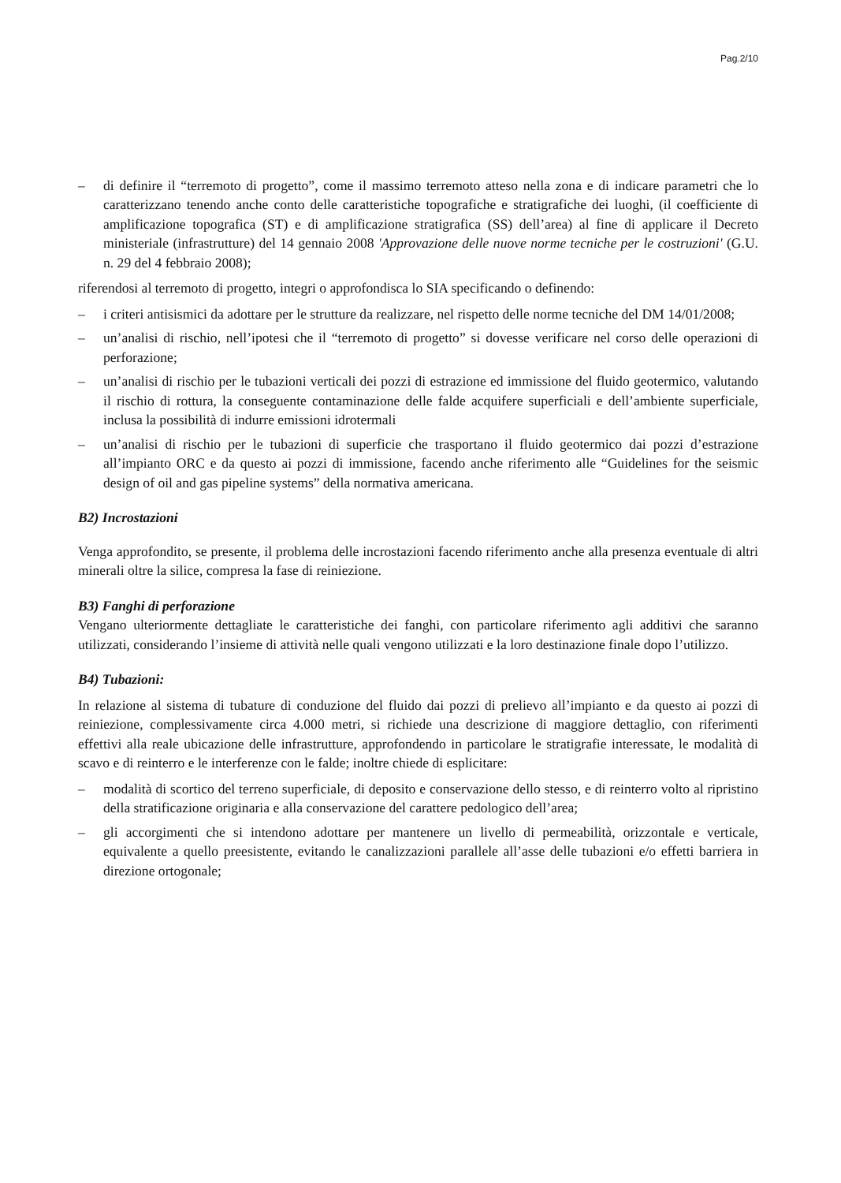Pag.2/10
– di definire il “terremoto di progetto”, come il massimo terremoto atteso nella zona e di indicare parametri che lo caratterizzano tenendo anche conto delle caratteristiche topografiche e stratigrafiche dei luoghi, (il coefficiente di amplificazione topografica (ST) e di amplificazione stratigrafica (SS) dell’area) al fine di applicare il Decreto ministeriale (infrastrutture) del 14 gennaio 2008 'Approvazione delle nuove norme tecniche per le costruzioni' (G.U. n. 29 del 4 febbraio 2008);
riferendosi al terremoto di progetto, integri o approfondisca lo SIA specificando o definendo:
– i criteri antisismici da adottare per le strutture da realizzare, nel rispetto delle norme tecniche del DM 14/01/2008;
– un’analisi di rischio, nell’ipotesi che il “terremoto di progetto” si dovesse verificare nel corso delle operazioni di perforazione;
– un’analisi di rischio per le tubazioni verticali dei pozzi di estrazione ed immissione del fluido geotermico, valutando il rischio di rottura, la conseguente contaminazione delle falde acquifere superficiali e dell’ambiente superficiale, inclusa la possibilità di indurre emissioni idrotermali
– un’analisi di rischio per le tubazioni di superficie che trasportano il fluido geotermico dai pozzi d’estrazione all’impianto ORC e da questo ai pozzi di immissione, facendo anche riferimento alle “Guidelines for the seismic design of oil and gas pipeline systems” della normativa americana.
B2) Incrostazioni
Venga approfondito, se presente, il problema delle incrostazioni facendo riferimento anche alla presenza eventuale di altri minerali oltre la silice, compresa la fase di reiniezione.
B3) Fanghi di perforazione
Vengano ulteriormente dettagliate le caratteristiche dei fanghi, con particolare riferimento agli additivi che saranno utilizzati, considerando l’insieme di attività nelle quali vengono utilizzati e la loro destinazione finale dopo l’utilizzo.
B4) Tubazioni:
In relazione al sistema di tubature di conduzione del fluido dai pozzi di prelievo all’impianto e da questo ai pozzi di reiniezione, complessivamente circa 4.000 metri, si richiede una descrizione di maggiore dettaglio, con riferimenti effettivi alla reale ubicazione delle infrastrutture, approfondendo in particolare le stratigrafie interessate, le modalità di scavo e di reinterro e le interferenze con le falde; inoltre chiede di esplicitare:
– modalità di scortico del terreno superficiale, di deposito e conservazione dello stesso, e di reinterro volto al ripristino della stratificazione originaria e alla conservazione del carattere pedologico dell’area;
– gli accorgimenti che si intendono adottare per mantenere un livello di permeabilità, orizzontale e verticale, equivalente a quello preesistente, evitando le canalizzazioni parallele all’asse delle tubazioni e/o effetti barriera in direzione ortogonale;